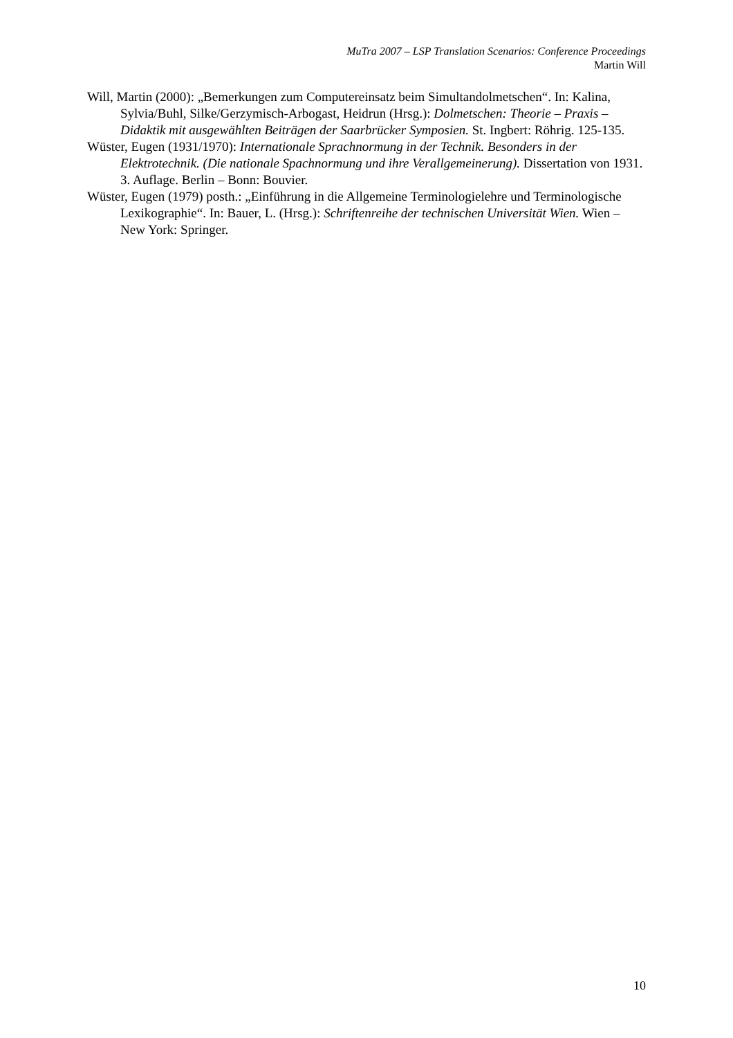MuTra 2007 – LSP Translation Scenarios: Conference Proceedings
Martin Will
Will, Martin (2000): „Bemerkungen zum Computereinsatz beim Simultandolmetschen“. In: Kalina, Sylvia/Buhl, Silke/Gerzymisch-Arbogast, Heidrun (Hrsg.): Dolmetschen: Theorie – Praxis – Didaktik mit ausgewählten Beiträgen der Saarbrücker Symposien. St. Ingbert: Röhrig. 125-135.
Wüster, Eugen (1931/1970): Internationale Sprachnormung in der Technik. Besonders in der Elektrotechnik. (Die nationale Spachnormung und ihre Verallgemeinerung). Dissertation von 1931. 3. Auflage. Berlin – Bonn: Bouvier.
Wüster, Eugen (1979) posth.: „Einführung in die Allgemeine Terminologielehre und Terminologische Lexikographie“. In: Bauer, L. (Hrsg.): Schriftenreihe der technischen Universität Wien. Wien – New York: Springer.
10